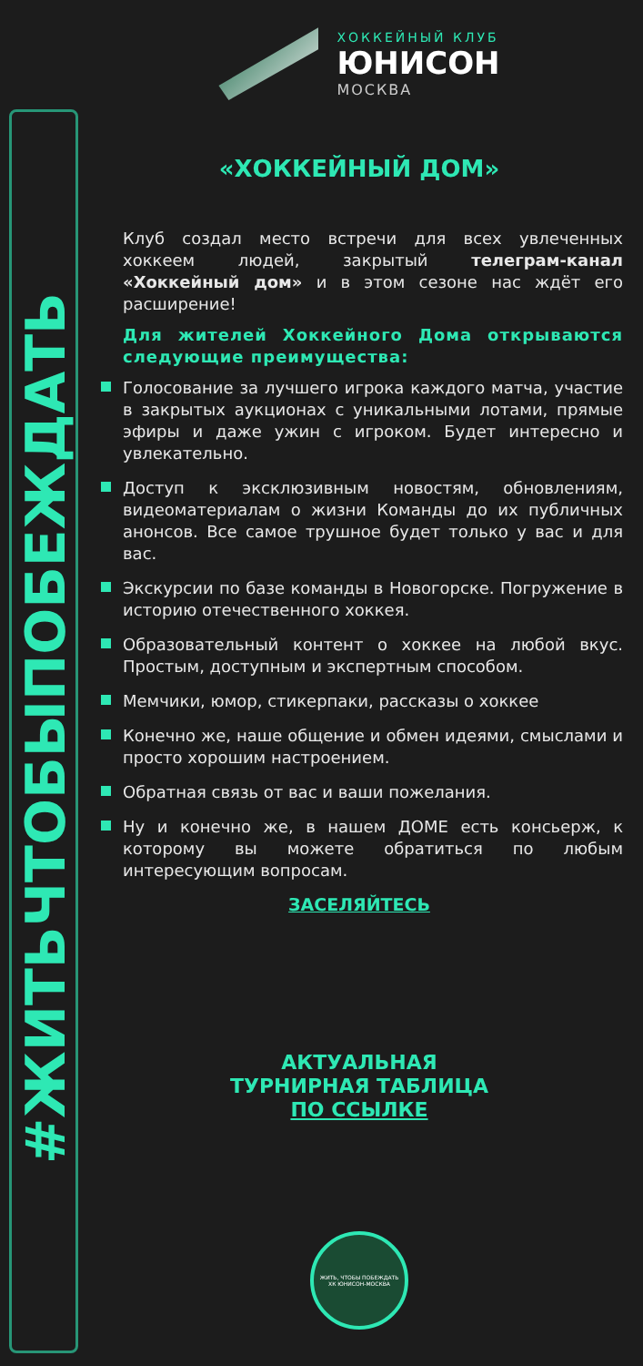#ЖИТЬЧТОБЫПОБЕЖДАТЬ
ХОККЕЙНЫЙ КЛУБ
ЮНИСОН
МОСКВА
«ХОККЕЙНЫЙ ДОМ»
Клуб создал место встречи для всех увлеченных хоккеем людей, закрытый телеграм-канал «Хоккейный дом» и в этом сезоне нас ждёт его расширение!
Для жителей Хоккейного Дома открываются следующие преимущества:
Голосование за лучшего игрока каждого матча, участие в закрытых аукционах с уникальными лотами, прямые эфиры и даже ужин с игроком. Будет интересно и увлекательно.
Доступ к эксклюзивным новостям, обновлениям, видеоматериалам о жизни Команды до их публичных анонсов. Все самое трушное будет только у вас и для вас.
Экскурсии по базе команды в Новогорске. Погружение в историю отечественного хоккея.
Образовательный контент о хоккее на любой вкус. Простым, доступным и экспертным способом.
Мемчики, юмор, стикерпаки, рассказы о хоккее
Конечно же, наше общение и обмен идеями, смыслами и просто хорошим настроением.
Обратная связь от вас и ваши пожелания.
Ну и конечно же, в нашем ДОМЕ есть консьерж, к которому вы можете обратиться по любым интересующим вопросам.
ЗАСЕЛЯЙТЕСЬ
АКТУАЛЬНАЯ
ТУРНИРНАЯ ТАБЛИЦА
ПО ССЫЛКЕ
ЖИТЬ, ЧТОБЫ ПОБЕЖДАТЬ
ХК ЮНИСОН-МОСКВА